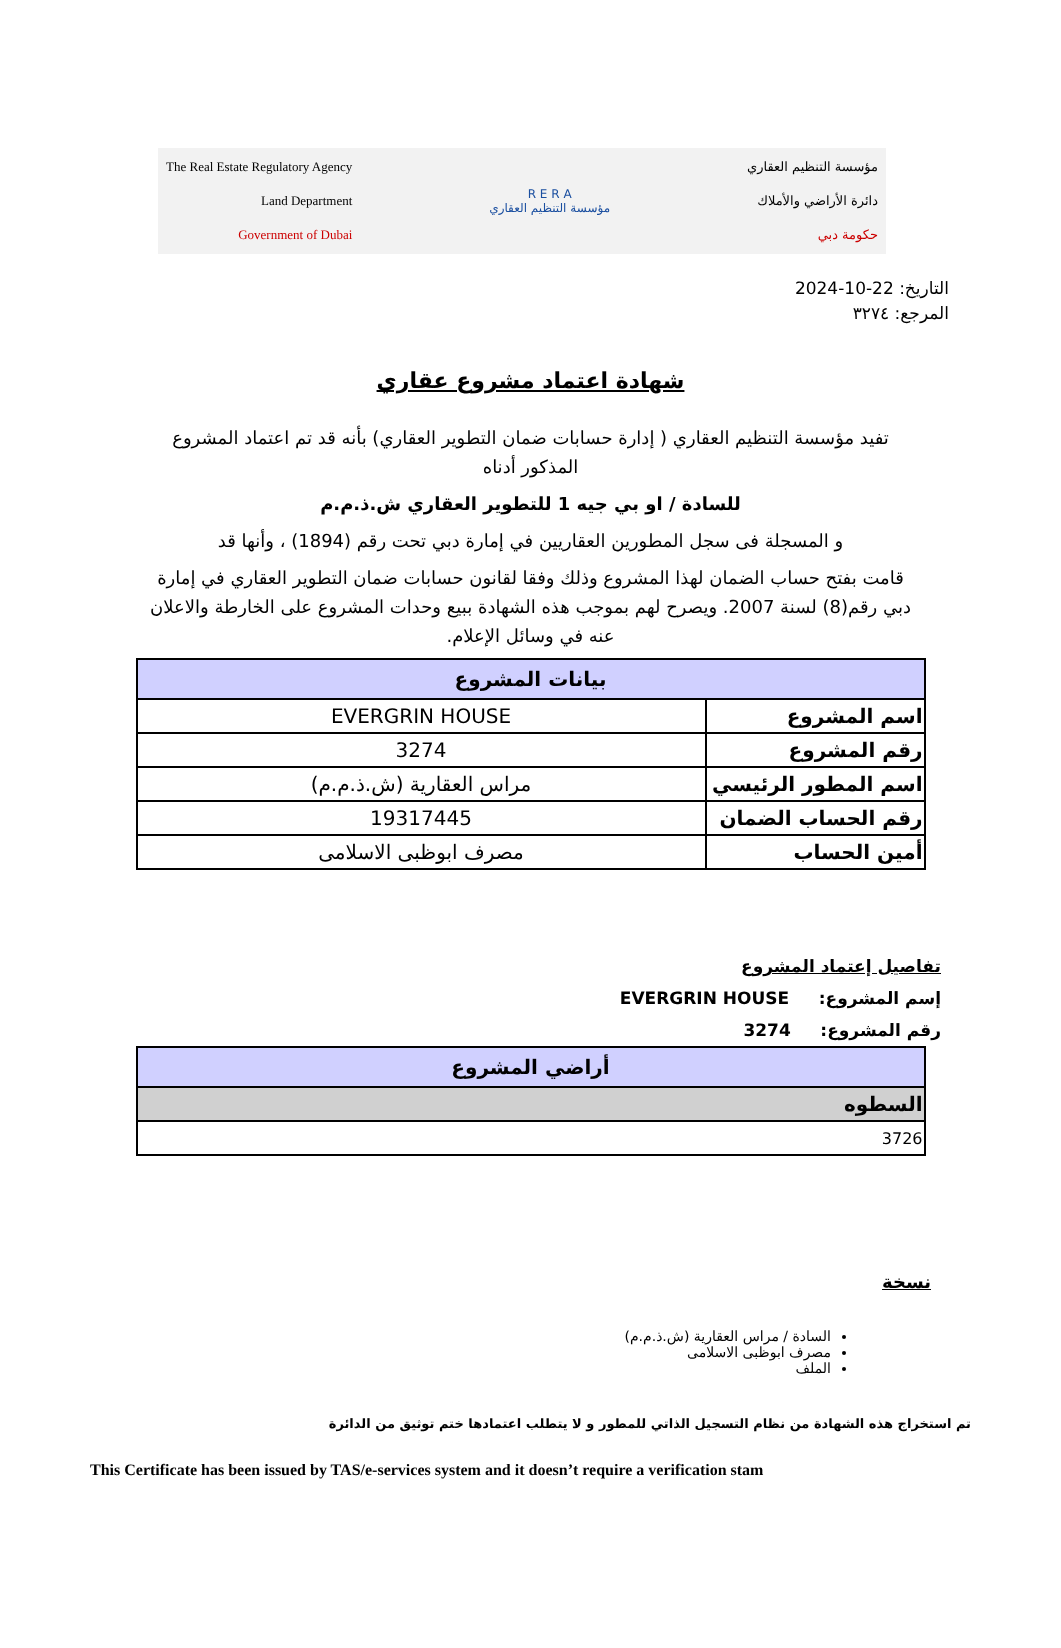The Real Estate Regulatory Agency
Land Department
Government of Dubai
R E R A
مؤسسة التنظيم العقاري
مؤسسة التنظيم العقاري
دائرة الأراضي والأملاك
حكومة دبي
التاريخ: 22-10-2024
المرجع: ٣٢٧٤
شهادة اعتماد مشروع عقاري
تفيد مؤسسة التنظيم العقاري ( إدارة حسابات ضمان التطوير العقاري) بأنه قد تم اعتماد المشروع المذكور أدناه
للسادة / او بي جيه 1 للتطوير العقاري ش.ذ.م.م
و المسجلة فى سجل المطورين العقاريين في إمارة دبي تحت رقم (1894) ، وأنها قد
قامت بفتح حساب الضمان لهذا المشروع وذلك وفقا لقانون حسابات ضمان التطوير العقاري في إمارة دبي رقم(8) لسنة 2007. ويصرح لهم بموجب هذه الشهادة ببيع وحدات المشروع على الخارطة والاعلان عنه في وسائل الإعلام.
| بيانات المشروع | |
| --- | --- |
| اسم المشروع | EVERGRIN HOUSE |
| رقم المشروع | 3274 |
| اسم المطور الرئيسي | مراس العقارية (ش.ذ.م.م) |
| رقم الحساب الضمان | 19317445 |
| أمين الحساب | مصرف ابوظبى الاسلامى |
تفاصيل إعتماد المشروع
إسم المشروع: EVERGRIN HOUSE
رقم المشروع: 3274
| أراضي المشروع |
| --- |
| السطوه |
| 3726 |
نسخة
السادة / مراس العقارية (ش.ذ.م.م)
مصرف ابوظبى الاسلامى
الملف
تم استخراج هذه الشهادة من نظام التسجيل الذاتي للمطور و لا يتطلب اعتمادها ختم توثيق من الدائرة
This Certificate has been issued by TAS/e-services system and it doesn’t require a verification stam